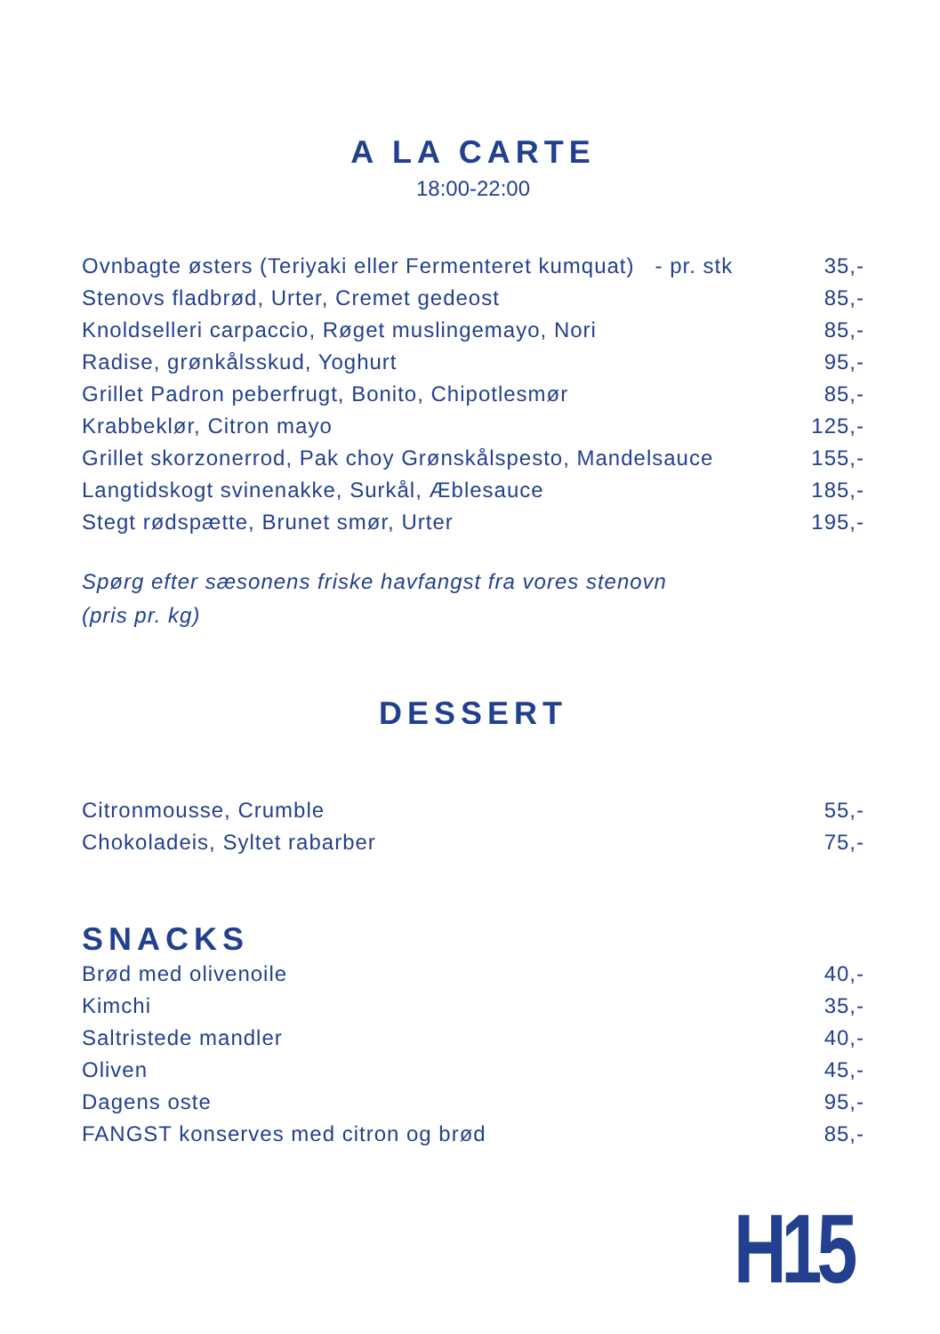A LA CARTE
18:00-22:00
Ovnbagte østers (Teriyaki eller Fermenteret kumquat) - pr. stk 35,-
Stenovs fladbrød, Urter, Cremet gedeost 85,-
Knoldselleri carpaccio, Røget muslingemayo, Nori 85,-
Radise, grønkålsskud, Yoghurt 95,-
Grillet Padron peberfrugt, Bonito, Chipotlesmør 85,-
Krabbeklør, Citron mayo 125,-
Grillet skorzonerrod, Pak choy Grønskålspesto, Mandelsauce 155,-
Langtidskogt svinenakke, Surkål, Æblesauce 185,-
Stegt rødspætte, Brunet smør, Urter 195,-
Spørg efter sæsonens friske havfangst fra vores stenovn
(pris pr. kg)
DESSERT
Citronmousse, Crumble 55,-
Chokoladeis, Syltet rabarber 75,-
SNACKS
Brød med olivenoile 40,-
Kimchi 35,-
Saltristede mandler 40,-
Oliven 45,-
Dagens oste 95,-
FANGST konserves med citron og brød 85,-
H15